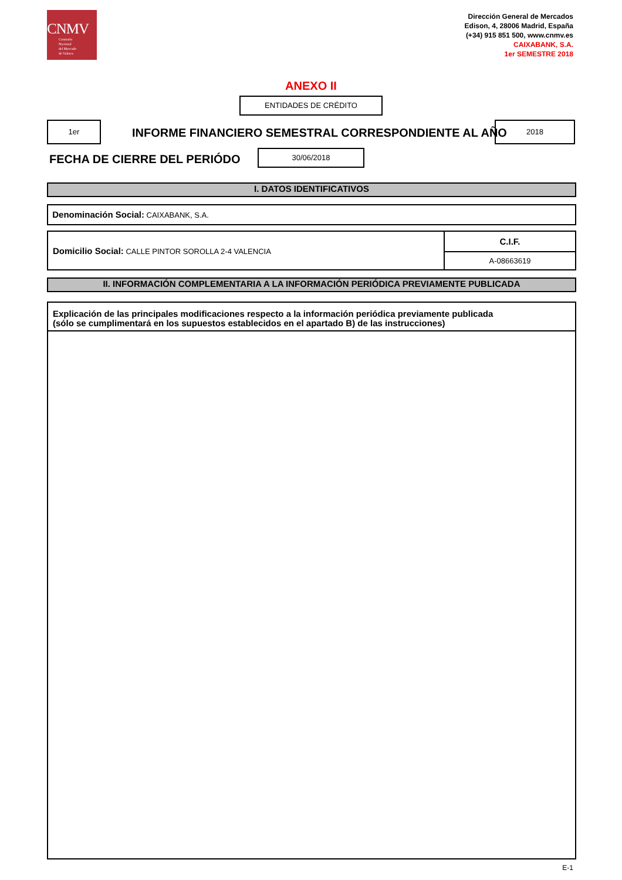CNMV
Comisión
Nacional
del Mercado
de Valores
Dirección General de Mercados
Edison, 4, 28006 Madrid, España
(+34) 915 851 500, www.cnmv.es
CAIXABANK, S.A.
1er SEMESTRE 2018
ANEXO II
ENTIDADES DE CRÉDITO
1er
INFORME FINANCIERO SEMESTRAL CORRESPONDIENTE AL AÑO
2018
FECHA DE CIERRE DEL PERIÓDO
30/06/2018
I. DATOS IDENTIFICATIVOS
Denominación Social: CAIXABANK, S.A.
| Domicilio Social: CALLE PINTOR SOROLLA 2-4 VALENCIA | C.I.F. |
| | A-08663619 |
II. INFORMACIÓN COMPLEMENTARIA A LA INFORMACIÓN PERIÓDICA PREVIAMENTE PUBLICADA
Explicación de las principales modificaciones respecto a la información periódica previamente publicada
(sólo se cumplimentará en los supuestos establecidos en el apartado B) de las instrucciones)
E-1